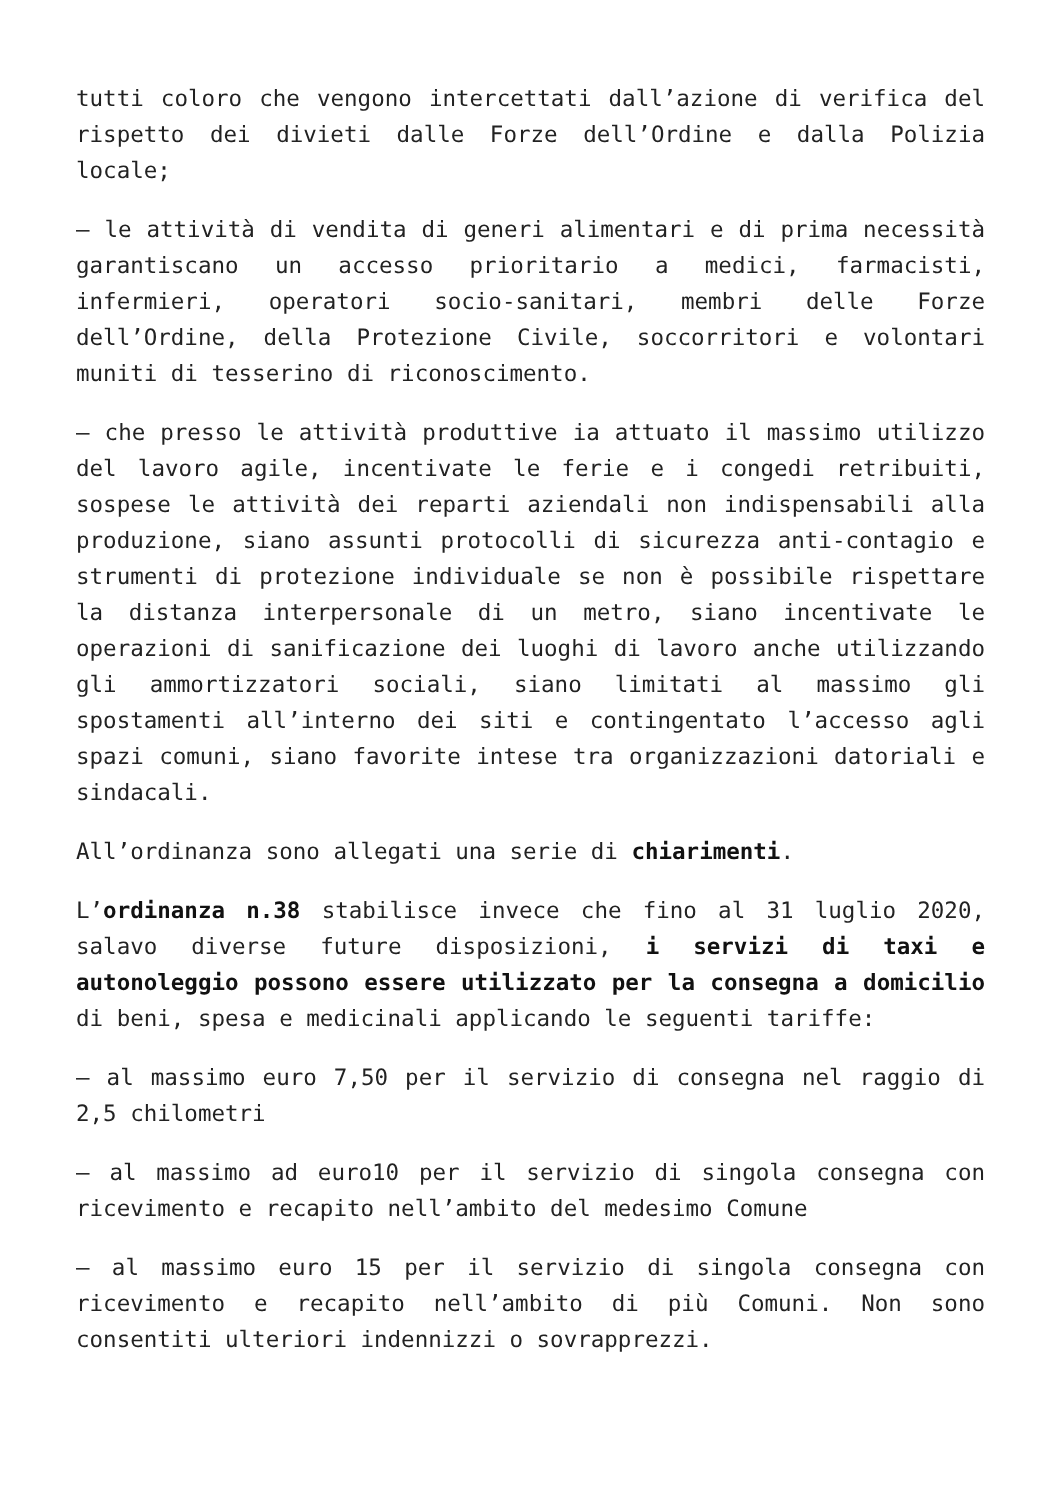tutti coloro che vengono intercettati dall’azione di verifica del rispetto dei divieti dalle Forze dell’Ordine e dalla Polizia locale;
– le attività di vendita di generi alimentari e di prima necessità garantiscano un accesso prioritario a medici, farmacisti, infermieri, operatori socio-sanitari, membri delle Forze dell’Ordine, della Protezione Civile, soccorritori e volontari muniti di tesserino di riconoscimento.
– che presso le attività produttive ia attuato il massimo utilizzo del lavoro agile, incentivate le ferie e i congedi retribuiti, sospese le attività dei reparti aziendali non indispensabili alla produzione, siano assunti protocolli di sicurezza anti-contagio e strumenti di protezione individuale se non è possibile rispettare la distanza interpersonale di un metro, siano incentivate le operazioni di sanificazione dei luoghi di lavoro anche utilizzando gli ammortizzatori sociali, siano limitati al massimo gli spostamenti all’interno dei siti e contingentato l’accesso agli spazi comuni, siano favorite intese tra organizzazioni datoriali e sindacali.
All’ordinanza sono allegati una serie di chiarimenti.
L’ordinanza n.38 stabilisce invece che fino al 31 luglio 2020, salavo diverse future disposizioni, i servizi di taxi e autonoleggio possono essere utilizzato per la consegna a domicilio di beni, spesa e medicinali applicando le seguenti tariffe:
– al massimo euro 7,50 per il servizio di consegna nel raggio di 2,5 chilometri
– al massimo ad euro10 per il servizio di singola consegna con ricevimento e recapito nell’ambito del medesimo Comune
– al massimo euro 15 per il servizio di singola consegna con ricevimento e recapito nell’ambito di più Comuni. Non sono consentiti ulteriori indennizzi o sovrapprezzi.